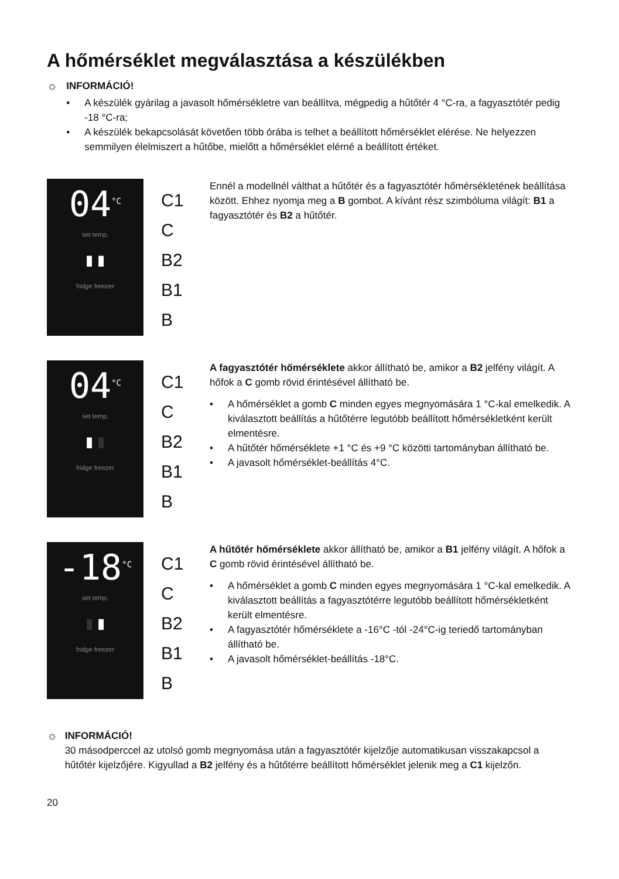A hőmérséklet megválasztása a készülékben
☼
INFORMÁCIÓ!
• A készülék gyárilag a javasolt hőmérsékletre van beállítva, mégpedig a hűtőtér 4 °C-ra, a fagyasztótér pedig -18 °C-ra;
• A készülék bekapcsolását követően több órába is telhet a beállított hőmérséklet elérése. Ne helyezzen semmilyen élelmiszert a hűtőbe, mielőtt a hőmérséklet elérné a beállított értéket.
04<sup>°C</sup>
set temp.
▮ ▮
fridge freezer
C1
C
B2
B1
B
Ennél a modellnél válthat a hűtőtér és a fagyasztótér hőmérsékletének beállítása között. Ehhez nyomja meg a B gombot. A kívánt rész szimbóluma világít: B1 a fagyasztótér és B2 a hűtőtér.
04<sup>°C</sup>
set temp.
▮ ▮
fridge freezer
C1
C
B2
B1
B
A fagyasztótér hőmérséklete akkor állítható be, amikor a B2 jelfény világít. A hőfok a C gomb rövid érintésével állítható be.
• A hőmérséklet a gomb C minden egyes megnyomására 1 °C-kal emelkedik. A kiválasztott beállítás a hűtőtérre legutóbb beállított hőmérsékletként került elmentésre.
• A hűtőtér hőmérséklete +1 °C és +9 °C közötti tartományban állítható be.
• A javasolt hőmérséklet-beállítás 4°C.
-18<sup>°C</sup>
set temp.
▮ ▮
fridge freezer
C1
C
B2
B1
B
A hűtőtér hőmérséklete akkor állítható be, amikor a B1 jelfény világít. A hőfok a C gomb rövid érintésével állítható be.
• A hőmérséklet a gomb C minden egyes megnyomására 1 °C-kal emelkedik. A kiválasztott beállítás a fagyasztótérre legutóbb beállított hőmérsékletként került elmentésre.
• A fagyasztótér hőmérséklete a -16°C -tól -24°C-ig teriedő tartományban állítható be.
• A javasolt hőmérséklet-beállítás -18°C.
☼
INFORMÁCIÓ!
30 másodperccel az utolsó gomb megnyomása után a fagyasztótér kijelzője automatikusan visszakapcsol a hűtőtér kijelzőjére. Kigyullad a B2 jelfény és a hűtőtérre beállított hőmérséklet jelenik meg a C1 kijelzőn.
20